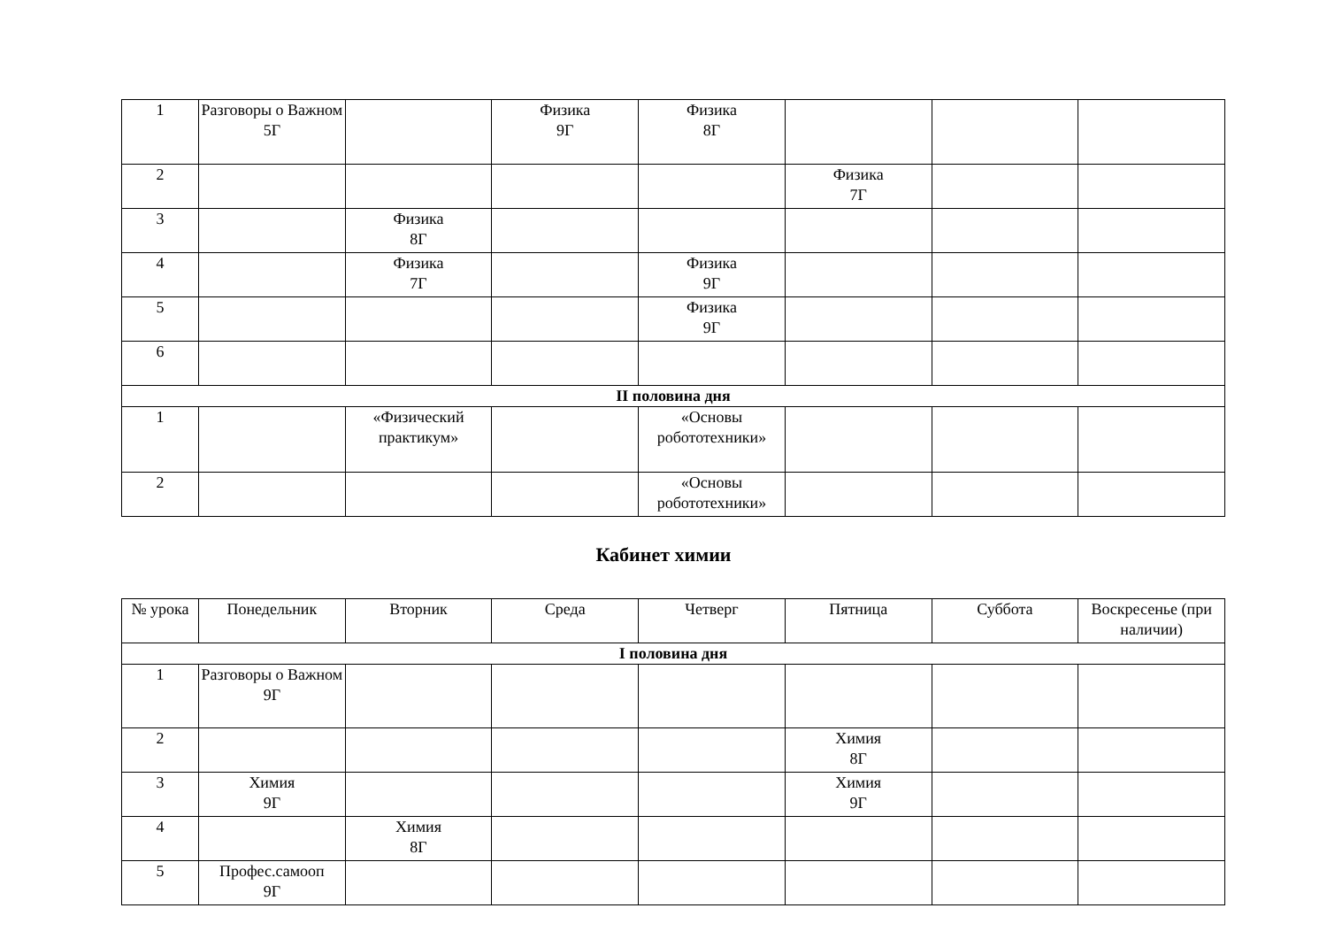| 1 | Разговоры о Важном 5Г | | Физика 9Г | Физика 8Г | | | |
| 2 | | | | | Физика 7Г | | |
| 3 | | Физика 8Г | | | | | |
| 4 | | Физика 7Г | | Физика 9Г | | | |
| 5 | | | | Физика 9Г | | | |
| 6 | | | | | | | |
| II половина дня | | | | | | | |
| 1 | | «Физический практикум» | | «Основы робототехники» | | | |
| 2 | | | | «Основы робототехники» | | | |
Кабинет химии
| № урока | Понедельник | Вторник | Среда | Четверг | Пятница | Суббота | Воскресенье (при наличии) |
| --- | --- | --- | --- | --- | --- | --- | --- |
| I половина дня | | | | | | | |
| 1 | Разговоры о Важном 9Г | | | | | | |
| 2 | | | | | Химия 8Г | | |
| 3 | Химия 9Г | | | | Химия 9Г | | |
| 4 | | Химия 8Г | | | | | |
| 5 | Профес.самооп 9Г | | | | | | |